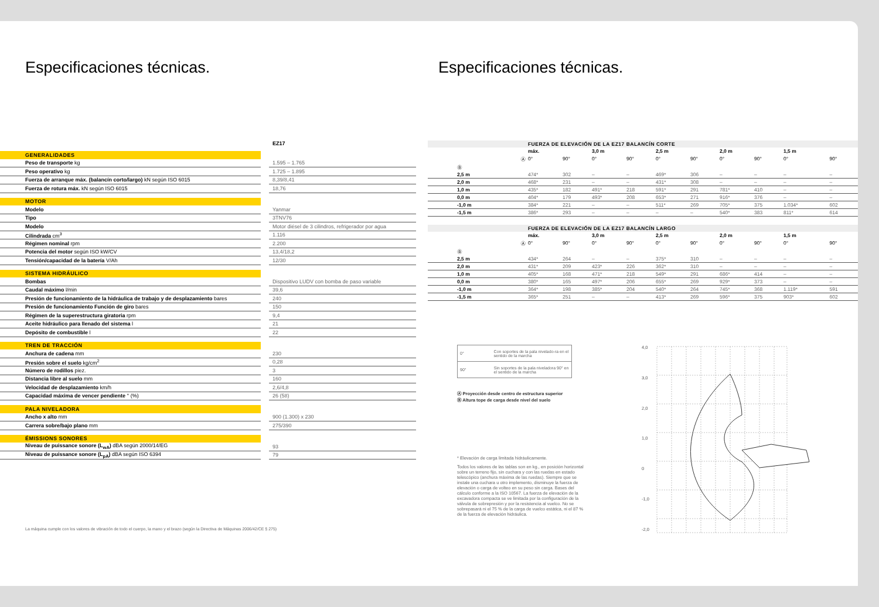Especificaciones técnicas.
| | | EZ17 |
| GENERALIDADES | | |
| Peso de transporte kg | | 1.595 – 1.765 |
| Peso operativo kg | | 1.725 – 1.895 |
| Fuerza de arranque máx. (balancín corto/largo) kN según ISO 6015 | | 8,39/8,41 |
| Fuerza de rotura máx. kN según ISO 6015 | | 18,76 |
| MOTOR | | |
| Modelo | | Yanmar |
| Tipo | | 3TNV76 |
| Modelo | | Motor diésel de 3 cilindros, refrigerador por agua |
| Cilindrada cm<sup>3</sup> | | 1.116 |
| Régimen nominal rpm | | 2.200 |
| Potencia del motor según ISO kW/CV | | 13,4/18,2 |
| Tensión/capacidad de la batería V/Ah | | 12/30 |
| SISTEMA HIDRÁULICO | | |
| Bombas | | Dispositivo LUDV con bomba de paso variable |
| Caudal máximo l/min | | 39,6 |
| Presión de funcionamiento de la hidráulica de trabajo y de desplazamiento bares | | 240 |
| Presión de funcionamiento Función de giro bares | | 150 |
| Régimen de la superestructura giratoria rpm | | 9,4 |
| Aceite hidráulico para llenado del sistema l | | 21 |
| Depósito de combustible l | | 22 |
| TREN DE TRACCIÓN | | |
| Anchura de cadena mm | | 230 |
| Presión sobre el suelo kg/cm<sup>2</sup> | | 0,28 |
| Número de rodillos piez. | | 3 |
| Distancia libre al suelo mm | | 160 |
| Velocidad de desplazamiento km/h | | 2,6/4,8 |
| Capacidad máxima de vencer pendiente ° (%) | | 26 (58) |
| PALA NIVELADORA | | |
| Ancho x alto mm | | 900 (1.300) x 230 |
| Carrera sobre/bajo plano mm | | 275/390 |
| ÉMISSIONS SONORES | | |
| Niveau de puissance sonore (L<sub>wA</sub>) dBA según 2000/14/EG | | 93 |
| Niveau de puissance sonore (L<sub>pA</sub>) dBA según ISO 6394 | | 79 |
La máquina cumple con los valores de vibración de todo el cuerpo, la mano y el brazo (según la Directiva de Máquinas 2006/42/CE § 275)
Especificaciones técnicas.
| | FUERZA DE ELEVACIÓN DE LA EZ17 BALANCÍN CORTE | | | | | | | | | |
| | máx. | | 3,0 m | | 2,5 m | | 2,0 m | | 1,5 m | |
| Ⓐ | 0° | 90° | 0° | 90° | 0° | 90° | 0° | 90° | 0° | 90° |
| Ⓑ | | | | | | | | | | |
| 2,5 m | 474* | 302 | – | – | 469* | 306 | – | – | – | – |
| 2,0 m | 468* | 231 | – | – | 431* | 308 | – | – | – | – |
| 1,0 m | 435* | 182 | 491* | 218 | 591* | 291 | 781* | 410 | – | – |
| 0,0 m | 404* | 179 | 493* | 208 | 653* | 271 | 916* | 376 | – | – |
| -1,0 m | 384* | 221 | – | – | 511* | 269 | 705* | 375 | 1.034* | 602 |
| -1,5 m | 386* | 293 | – | – | – | – | 540* | 383 | 811* | 614 |
| | FUERZA DE ELEVACIÓN DE LA EZ17 BALANCÍN LARGO | | | | | | | | | |
| | máx. | | 3,0 m | | 2,5 m | | 2,0 m | | 1,5 m | |
| Ⓐ | 0° | 90° | 0° | 90° | 0° | 90° | 0° | 90° | 0° | 90° |
| Ⓑ | | | | | | | | | | |
| 2,5 m | 434* | 264 | – | – | 375* | 310 | – | – | – | – |
| 2,0 m | 431* | 209 | 423* | 226 | 362* | 310 | – | – | – | – |
| 1,0 m | 405* | 168 | 471* | 218 | 549* | 291 | 686* | 414 | – | – |
| 0,0 m | 380* | 165 | 497* | 206 | 655* | 269 | 929* | 373 | – | – |
| -1,0 m | 364* | 198 | 385* | 204 | 540* | 264 | 745* | 368 | 1.119* | 591 |
| -1,5 m | 365* | 251 | – | – | 413* | 269 | 596* | 375 | 903* | 602 |
| 0° | | Con soportes de la pala nivelado-ra en el sentido de la marcha |
| 90° | | Sin soportes de la pala niveladora 90° en el sentido de la marcha |
Ⓐ Proyección desde centro de estructura superior
Ⓑ Altura tope de carga desde nivel del suelo
* Elevación de carga limitada hidráulicamente.
Todos los valores de las tablas son en kg., en posición horizontal sobre un terreno fijo, sin cuchara y con las ruedas en estado telescópico (anchura máxima de las ruedas). Siempre que se instale una cuchara u otro implemento, disminuye la fuerza de elevación o carga de volteo en su peso sin carga. Bases del cálculo conforme a la ISO 10567. La fuerza de elevación de la excavadora compacta se ve limitada por la configuración de la válvula de sobrepresión y por la resistencia al vuelco. No se sobrepasará ni el 75 % de la carga de vuelco estática, ni el 87 % de la fuerza de elevación hidráulica.
4,0
3,0
2,0
1,0
0
-1,0
-2,0